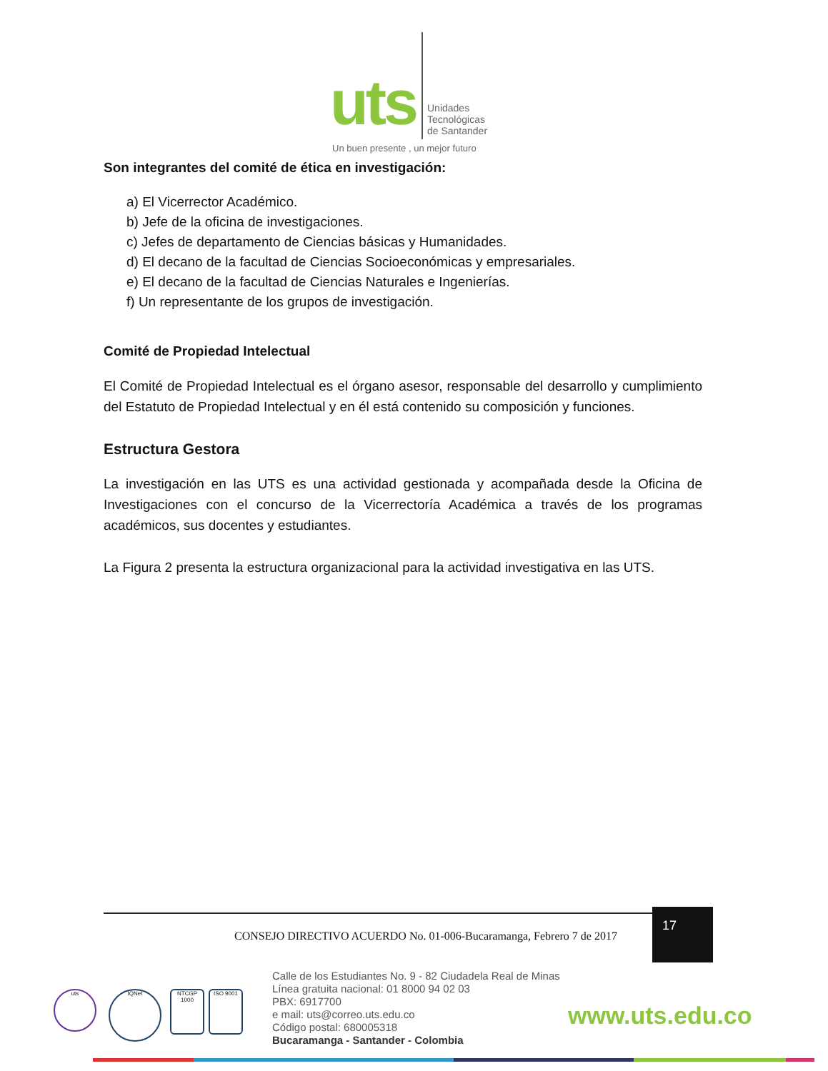uts
Unidades
Tecnológicas
de Santander
Un buen presente , un mejor futuro
Son integrantes del comité de ética en investigación:
a) El Vicerrector Académico.
b) Jefe de la oficina de investigaciones.
c) Jefes de departamento de Ciencias básicas y Humanidades.
d) El decano de la facultad de Ciencias Socioeconómicas y empresariales.
e) El decano de la facultad de Ciencias Naturales e Ingenierías.
f) Un representante de los grupos de investigación.
Comité de Propiedad Intelectual
El Comité de Propiedad Intelectual es el órgano asesor, responsable del desarrollo y cumplimiento del Estatuto de Propiedad Intelectual y en él está contenido su composición y funciones.
Estructura Gestora
La investigación en las UTS es una actividad gestionada y acompañada desde la Oficina de Investigaciones con el concurso de la Vicerrectoría Académica a través de los programas académicos, sus docentes y estudiantes.
La Figura 2 presenta la estructura organizacional para la actividad investigativa en las UTS.
CONSEJO DIRECTIVO ACUERDO No. 01-006-Bucaramanga, Febrero 7 de 2017
17
uts IQNet
NTCGP 1000
ISO 9001
Calle de los Estudiantes No. 9 - 82 Ciudadela Real de Minas
Línea gratuita nacional: 01 8000 94 02 03
PBX: 6917700
e mail: uts@correo.uts.edu.co
Código postal: 680005318
Bucaramanga - Santander - Colombia
www.uts.edu.co